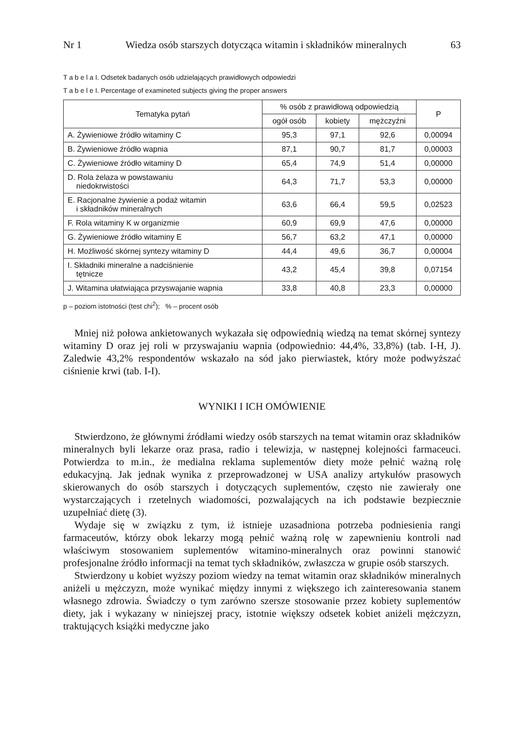Nr 1 Wiedza osób starszych dotycząca witamin i składników mineralnych 63
T a b e l a I. Odsetek badanych osób udzielających prawidłowych odpowiedzi
T a b e l e I. Percentage of examineted subjects giving the proper answers
| Tematyka pytań | % osób z prawidłową odpowiedzią | | | P |
| --- | --- | --- | --- | --- |
| | ogół osób | kobiety | mężczyźni | |
| A. Żywieniowe źródło witaminy C | 95,3 | 97,1 | 92,6 | 0,00094 |
| B. Żywieniowe źródło wapnia | 87,1 | 90,7 | 81,7 | 0,00003 |
| C. Żywieniowe źródło witaminy D | 65,4 | 74,9 | 51,4 | 0,00000 |
| D. Rola żelaza w powstawaniu niedokrwistości | 64,3 | 71,7 | 53,3 | 0,00000 |
| E. Racjonalne żywienie a podaż witamin i składników mineralnych | 63,6 | 66,4 | 59,5 | 0,02523 |
| F. Rola witaminy K w organizmie | 60,9 | 69,9 | 47,6 | 0,00000 |
| G. Żywieniowe źródło witaminy E | 56,7 | 63,2 | 47,1 | 0,00000 |
| H. Możliwość skórnej syntezy witaminy D | 44,4 | 49,6 | 36,7 | 0,00004 |
| I. Składniki mineralne a nadciśnienie tętnicze | 43,2 | 45,4 | 39,8 | 0,07154 |
| J. Witamina ułatwiająca przyswajanie wapnia | 33,8 | 40,8 | 23,3 | 0,00000 |
p – poziom istotności (test chi<sup>2</sup>); % – procent osób
Mniej niż połowa ankietowanych wykazała się odpowiednią wiedzą na temat skórnej syntezy witaminy D oraz jej roli w przyswajaniu wapnia (odpowiednio: 44,4%, 33,8%) (tab. I-H, J). Zaledwie 43,2% respondentów wskazało na sód jako pierwiastek, który może podwyższać ciśnienie krwi (tab. I-I).
WYNIKI I ICH OMÓWIENIE
Stwierdzono, że głównymi źródłami wiedzy osób starszych na temat witamin oraz składników mineralnych byli lekarze oraz prasa, radio i telewizja, w następnej kolejności farmaceuci. Potwierdza to m.in., że medialna reklama suplementów diety może pełnić ważną rolę edukacyjną. Jak jednak wynika z przeprowadzonej w USA analizy artykułów prasowych skierowanych do osób starszych i dotyczących suplementów, często nie zawierały one wystarczających i rzetelnych wiadomości, pozwalających na ich podstawie bezpiecznie uzupełniać dietę (3).
Wydaje się w związku z tym, iż istnieje uzasadniona potrzeba podniesienia rangi farmaceutów, którzy obok lekarzy mogą pełnić ważną rolę w zapewnieniu kontroli nad właściwym stosowaniem suplementów witamino-mineralnych oraz powinni stanowić profesjonalne źródło informacji na temat tych składników, zwłaszcza w grupie osób starszych.
Stwierdzony u kobiet wyższy poziom wiedzy na temat witamin oraz składników mineralnych aniżeli u mężczyzn, może wynikać między innymi z większego ich zainteresowania stanem własnego zdrowia. Świadczy o tym zarówno szersze stosowanie przez kobiety suplementów diety, jak i wykazany w niniejszej pracy, istotnie większy odsetek kobiet aniżeli mężczyzn, traktujących książki medyczne jako